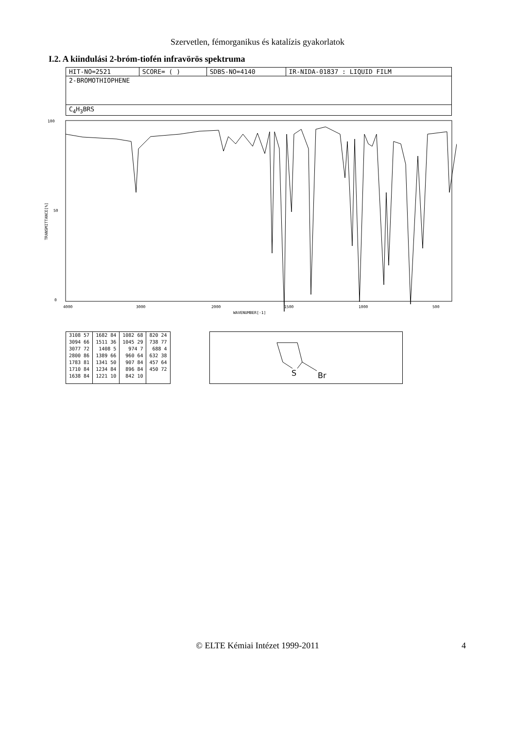Szervetlen, fémorganikus és katalízis gyakorlatok
I.2. A kiindulási 2-bróm-tiofén infravörös spektruma
| HIT-NO=2521 | SCORE= ( ) | SDBS-NO=4140 | IR-NIDA-01837 : LIQUID FILM |
| 2-BROMOTHIOPHENE | | | |
| C<sub>4</sub>H<sub>3</sub>BRS | | | |
100
50
0
TRANSMITTANCE[%]
4000
3000
2000
1500
1000
500
WAVENUMBER[-1]
| 3108 57 3094 66 3077 72 2800 86 1783 81 1710 84 1638 84 | 1682 84 1511 36 1408 5 1389 66 1341 50 1234 84 1221 10 | 1082 68 1045 29 974 7 960 64 907 84 896 84 842 10 | 820 24 738 77 688 4 632 38 457 64 450 72 |
S
Br
© ELTE Kémiai Intézet 1999-2011 4